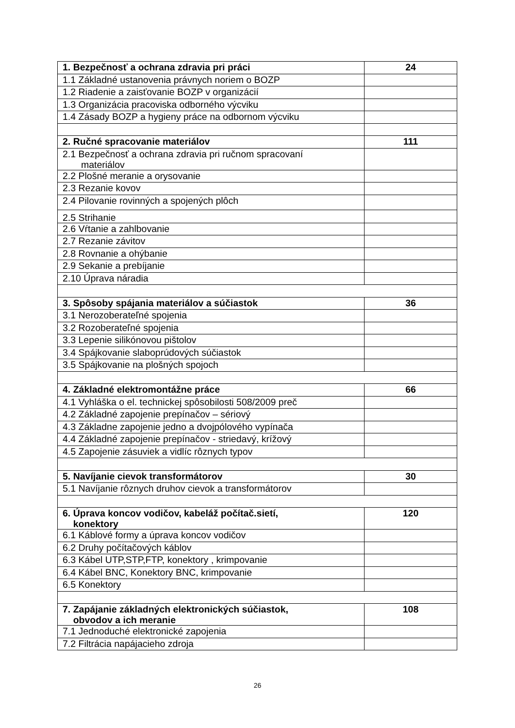| 1. Bezpečnosť a ochrana zdravia pri práci | 24 |
| 1.1 Základné ustanovenia právnych noriem o BOZP | |
| 1.2 Riadenie a zaisťovanie BOZP v organizácií | |
| 1.3 Organizácia pracoviska odborného výcviku | |
| 1.4 Zásady BOZP a hygieny práce na odbornom výcviku | |
| 2. Ručné spracovanie materiálov | 111 |
| 2.1 Bezpečnosť a ochrana zdravia pri ručnom spracovaní materiálov | |
| 2.2 Plošné meranie a orysovanie | |
| 2.3 Rezanie kovov | |
| 2.4 Pilovanie rovinných a spojených plôch | |
| 2.5 Strihanie | |
| 2.6 Vŕtanie a zahlbovanie | |
| 2.7 Rezanie závitov | |
| 2.8 Rovnanie a ohýbanie | |
| 2.9 Sekanie a prebíjanie | |
| 2.10 Úprava náradia | |
| 3. Spôsoby spájania materiálov a súčiastok | 36 |
| 3.1 Nerozoberateľné spojenia | |
| 3.2 Rozoberateľné spojenia | |
| 3.3 Lepenie silikónovou pištolov | |
| 3.4 Spájkovanie slaboprúdových súčiastok | |
| 3.5 Spájkovanie na plošných spojoch | |
| 4. Základné elektromontážne práce | 66 |
| 4.1 Vyhláška o el. technickej spôsobilosti 508/2009 preč | |
| 4.2 Základné zapojenie prepínačov – sériový | |
| 4.3 Základne zapojenie jedno a dvojpólového vypínača | |
| 4.4 Základné zapojenie prepínačov - striedavý, krížový | |
| 4.5 Zapojenie zásuviek a vidlíc rôznych typov | |
| 5. Navíjanie cievok transformátorov | 30 |
| 5.1 Navíjanie rôznych druhov cievok a transformátorov | |
| 6. Úprava koncov vodičov, kabeláž počítač.sietí, konektory | 120 |
| 6.1 Káblové formy a úprava koncov vodičov | |
| 6.2 Druhy počítačových káblov | |
| 6.3 Kábel UTP,STP,FTP, konektory , krimpovanie | |
| 6.4 Kábel BNC, Konektory BNC, krimpovanie | |
| 6.5 Konektory | |
| 7. Zapájanie základných elektronických súčiastok, obvodov a ich meranie | 108 |
| 7.1 Jednoduché elektronické zapojenia | |
| 7.2 Filtrácia napájacieho zdroja | |
26